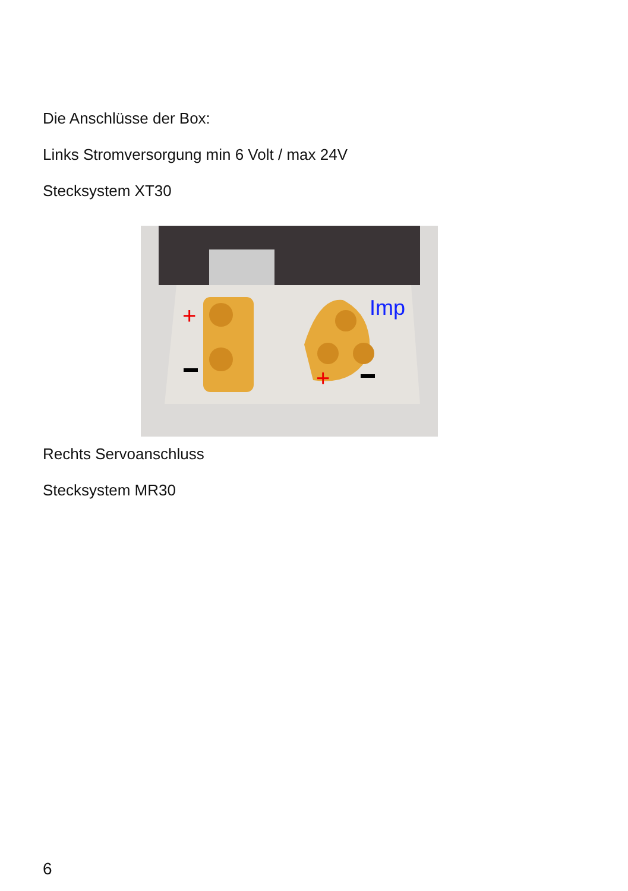Die Anschlüsse der Box:
Links Stromversorgung min 6 Volt / max 24V
Stecksystem XT30
+
+
Imp
Rechts Servoanschluss
Stecksystem MR30
6